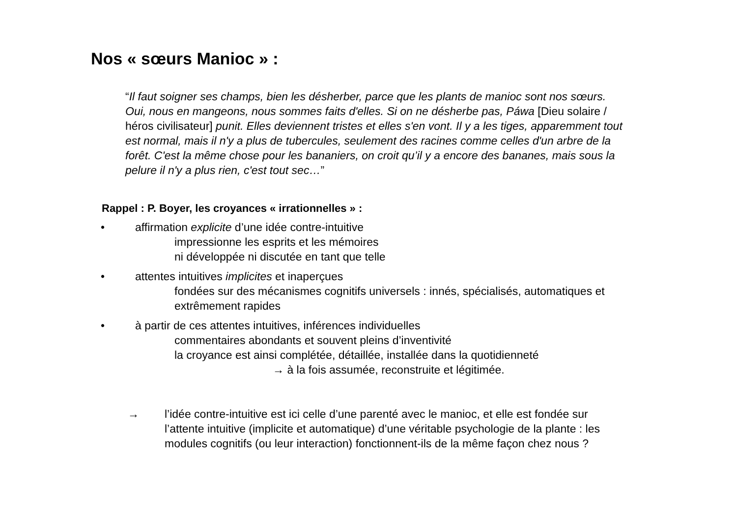Nos « sœurs Manioc » :
“Il faut soigner ses champs, bien les désherber, parce que les plants de manioc sont nos sœurs. Oui, nous en mangeons, nous sommes faits d'elles. Si on ne désherbe pas, Páwa [Dieu solaire / héros civilisateur] punit. Elles deviennent tristes et elles s'en vont. Il y a les tiges, apparemment tout est normal, mais il n'y a plus de tubercules, seulement des racines comme celles d'un arbre de la forêt. C'est la même chose pour les bananiers, on croit qu’il y a encore des bananes, mais sous la pelure il n'y a plus rien, c'est tout sec…”
Rappel : P. Boyer, les croyances « irrationnelles » :
• affirmation explicite d’une idée contre-intuitive
impressionne les esprits et les mémoires
ni développée ni discutée en tant que telle
• attentes intuitives implicites et inaperçues
fondées sur des mécanismes cognitifs universels : innés, spécialisés, automatiques et extrêmement rapides
• à partir de ces attentes intuitives, inférences individuelles
commentaires abondants et souvent pleins d’inventivité
la croyance est ainsi complétée, détaillée, installée dans la quotidienneté
→ à la fois assumée, reconstruite et légitimée.
→ l’idée contre-intuitive est ici celle d’une parenté avec le manioc, et elle est fondée sur l’attente intuitive (implicite et automatique) d’une véritable psychologie de la plante : les modules cognitifs (ou leur interaction) fonctionnent-ils de la même façon chez nous ?